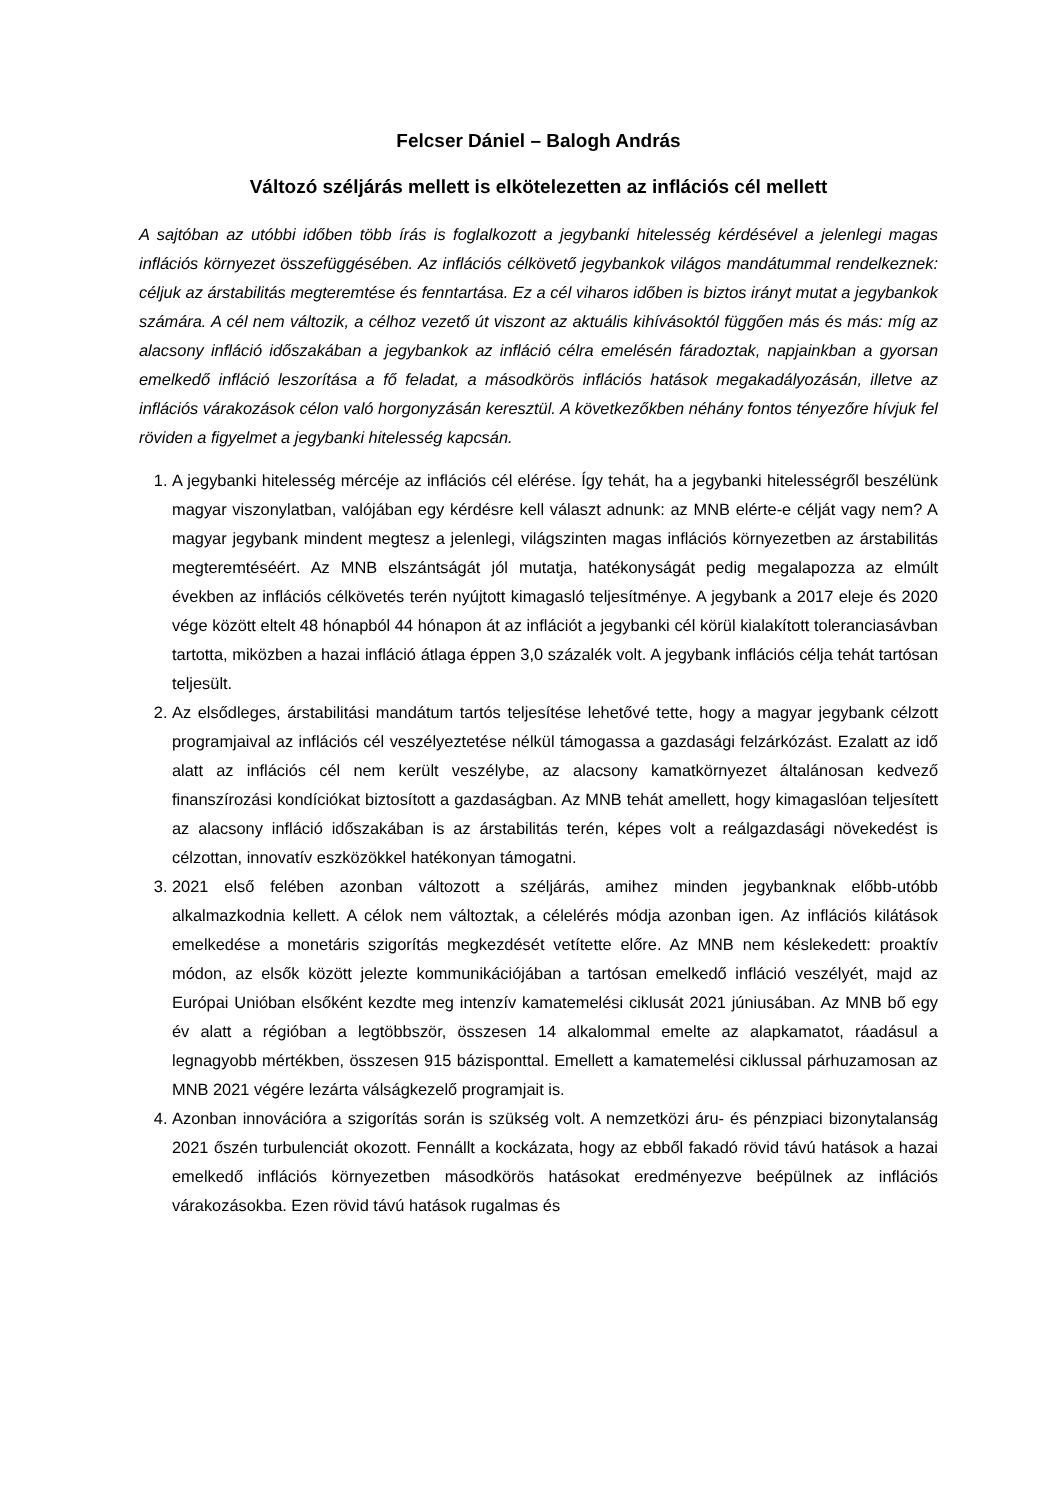Felcser Dániel – Balogh András
Változó széljárás mellett is elkötelezetten az inflációs cél mellett
A sajtóban az utóbbi időben több írás is foglalkozott a jegybanki hitelesség kérdésével a jelenlegi magas inflációs környezet összefüggésében. Az inflációs célkövető jegybankok világos mandátummal rendelkeznek: céljuk az árstabilitás megteremtése és fenntartása. Ez a cél viharos időben is biztos irányt mutat a jegybankok számára. A cél nem változik, a célhoz vezető út viszont az aktuális kihívásoktól függően más és más: míg az alacsony infláció időszakában a jegybankok az infláció célra emelésén fáradoztak, napjainkban a gyorsan emelkedő infláció leszorítása a fő feladat, a másodkörös inflációs hatások megakadályozásán, illetve az inflációs várakozások célon való horgonyzásán keresztül. A következőkben néhány fontos tényezőre hívjuk fel röviden a figyelmet a jegybanki hitelesség kapcsán.
1. A jegybanki hitelesség mércéje az inflációs cél elérése. Így tehát, ha a jegybanki hitelességről beszélünk magyar viszonylatban, valójában egy kérdésre kell választ adnunk: az MNB elérte-e célját vagy nem? A magyar jegybank mindent megtesz a jelenlegi, világszinten magas inflációs környezetben az árstabilitás megteremtéséért. Az MNB elszántságát jól mutatja, hatékonyságát pedig megalapozza az elmúlt években az inflációs célkövetés terén nyújtott kimagasló teljesítménye. A jegybank a 2017 eleje és 2020 vége között eltelt 48 hónapból 44 hónapon át az inflációt a jegybanki cél körül kialakított toleranciasávban tartotta, miközben a hazai infláció átlaga éppen 3,0 százalék volt. A jegybank inflációs célja tehát tartósan teljesült.
2. Az elsődleges, árstabilitási mandátum tartós teljesítése lehetővé tette, hogy a magyar jegybank célzott programjaival az inflációs cél veszélyeztetése nélkül támogassa a gazdasági felzárkózást. Ezalatt az idő alatt az inflációs cél nem került veszélybe, az alacsony kamatkörnyezet általánosan kedvező finanszírozási kondíciókat biztosított a gazdaságban. Az MNB tehát amellett, hogy kimagaslóan teljesített az alacsony infláció időszakában is az árstabilitás terén, képes volt a reálgazdasági növekedést is célzottan, innovatív eszközökkel hatékonyan támogatni.
3. 2021 első felében azonban változott a széljárás, amihez minden jegybanknak előbb-utóbb alkalmazkodnia kellett. A célok nem változtak, a célelérés módja azonban igen. Az inflációs kilátások emelkedése a monetáris szigorítás megkezdését vetítette előre. Az MNB nem késlekedett: proaktív módon, az elsők között jelezte kommunikációjában a tartósan emelkedő infláció veszélyét, majd az Európai Unióban elsőként kezdte meg intenzív kamatemelési ciklusát 2021 júniusában. Az MNB bő egy év alatt a régióban a legtöbbször, összesen 14 alkalommal emelte az alapkamatot, ráadásul a legnagyobb mértékben, összesen 915 bázisponttal. Emellett a kamatemelési ciklussal párhuzamosan az MNB 2021 végére lezárta válságkezelő programjait is.
4. Azonban innovációra a szigorítás során is szükség volt. A nemzetközi áru- és pénzpiaci bizonytalanság 2021 őszén turbulenciát okozott. Fennállt a kockázata, hogy az ebből fakadó rövid távú hatások a hazai emelkedő inflációs környezetben másodkörös hatásokat eredményezve beépülnek az inflációs várakozásokba. Ezen rövid távú hatások rugalmas és